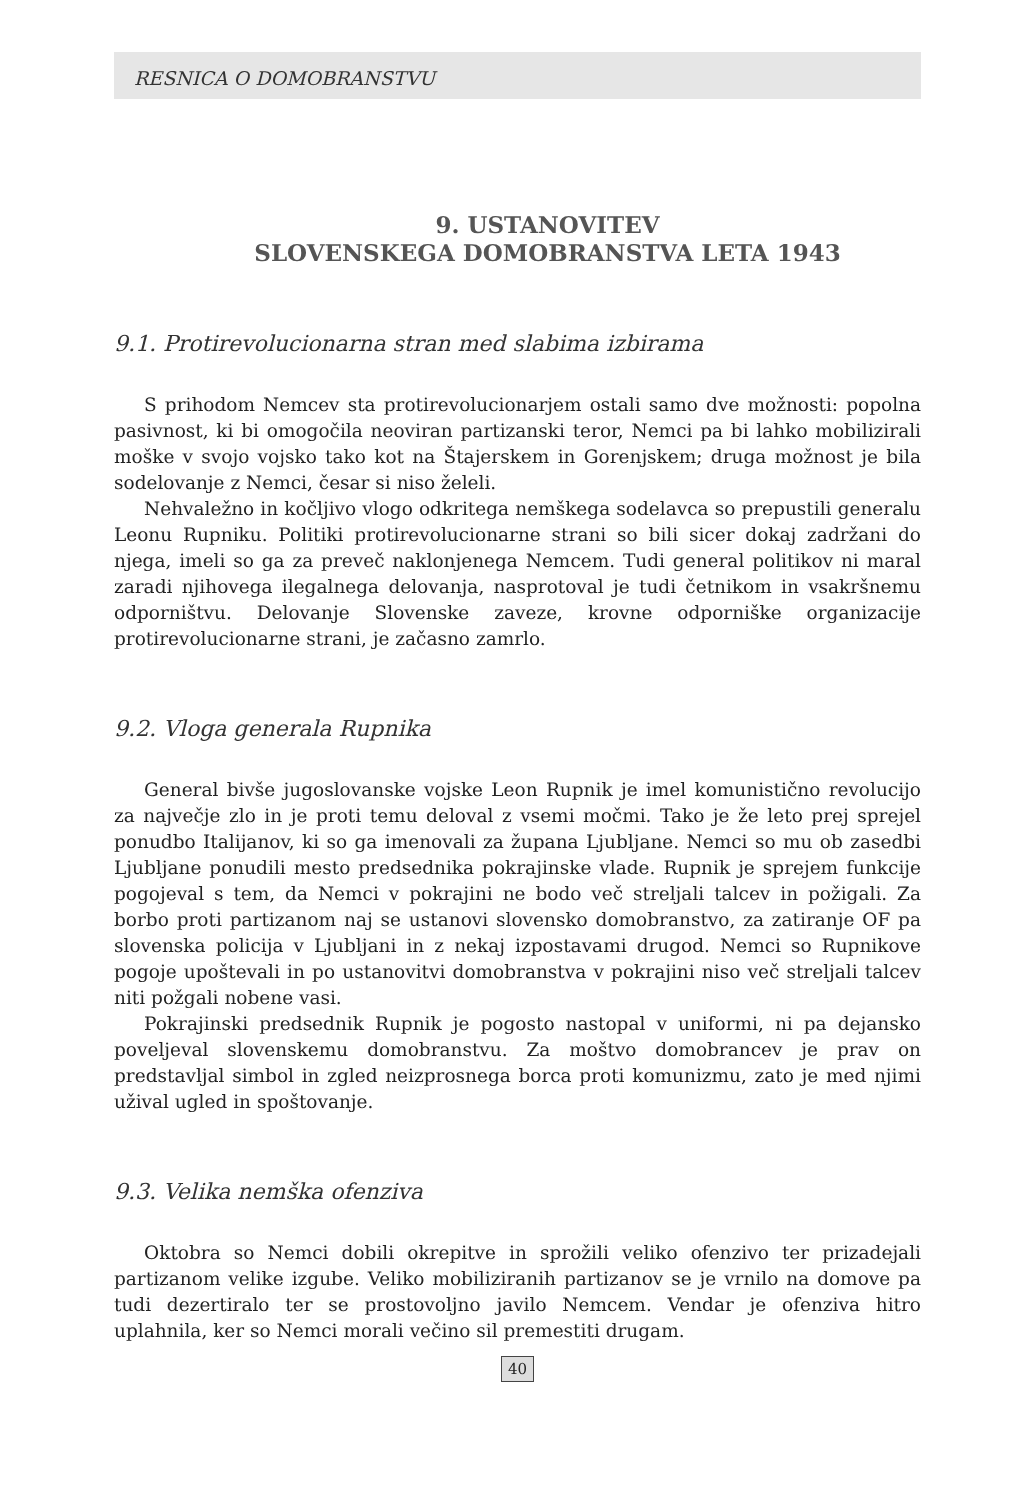RESNICA O DOMOBRANSTVU
9. USTANOVITEV
SLOVENSKEGA DOMOBRANSTVA LETA 1943
9.1. Protirevolucionarna stran med slabima izbirama
S prihodom Nemcev sta protirevolucionarjem ostali samo dve možnosti: popolna pasivnost, ki bi omogočila neoviran partizanski teror, Nemci pa bi lahko mobilizirali moške v svojo vojsko tako kot na Štajerskem in Gorenjskem; druga možnost je bila sodelovanje z Nemci, česar si niso želeli.
Nehvaležno in kočljivo vlogo odkritega nemškega sodelavca so prepustili generalu Leonu Rupniku. Politiki protirevolucionarne strani so bili sicer dokaj zadržani do njega, imeli so ga za preveč naklonjenega Nemcem. Tudi general politikov ni maral zaradi njihovega ilegalnega delovanja, nasprotoval je tudi četnikom in vsakršnemu odporništvu. Delovanje Slovenske zaveze, krovne odporniške organizacije protirevolucionarne strani, je začasno zamrlo.
9.2. Vloga generala Rupnika
General bivše jugoslovanske vojske Leon Rupnik je imel komunistično revolucijo za največje zlo in je proti temu deloval z vsemi močmi. Tako je že leto prej sprejel ponudbo Italijanov, ki so ga imenovali za župana Ljubljane. Nemci so mu ob zasedbi Ljubljane ponudili mesto predsednika pokrajinske vlade. Rupnik je sprejem funkcije pogojeval s tem, da Nemci v pokrajini ne bodo več streljali talcev in požigali. Za borbo proti partizanom naj se ustanovi slovensko domobranstvo, za zatiranje OF pa slovenska policija v Ljubljani in z nekaj izpostavami drugod. Nemci so Rupnikove pogoje upoštevali in po ustanovitvi domobranstva v pokrajini niso več streljali talcev niti požgali nobene vasi.
Pokrajinski predsednik Rupnik je pogosto nastopal v uniformi, ni pa dejansko poveljeval slovenskemu domobranstvu. Za moštvo domobrancev je prav on predstavljal simbol in zgled neizprosnega borca proti komunizmu, zato je med njimi užival ugled in spoštovanje.
9.3. Velika nemška ofenziva
Oktobra so Nemci dobili okrepitve in sprožili veliko ofenzivo ter prizadejali partizanom velike izgube. Veliko mobiliziranih partizanov se je vrnilo na domove pa tudi dezertiralo ter se prostovoljno javilo Nemcem. Vendar je ofenziva hitro uplahnila, ker so Nemci morali večino sil premestiti drugam.
40